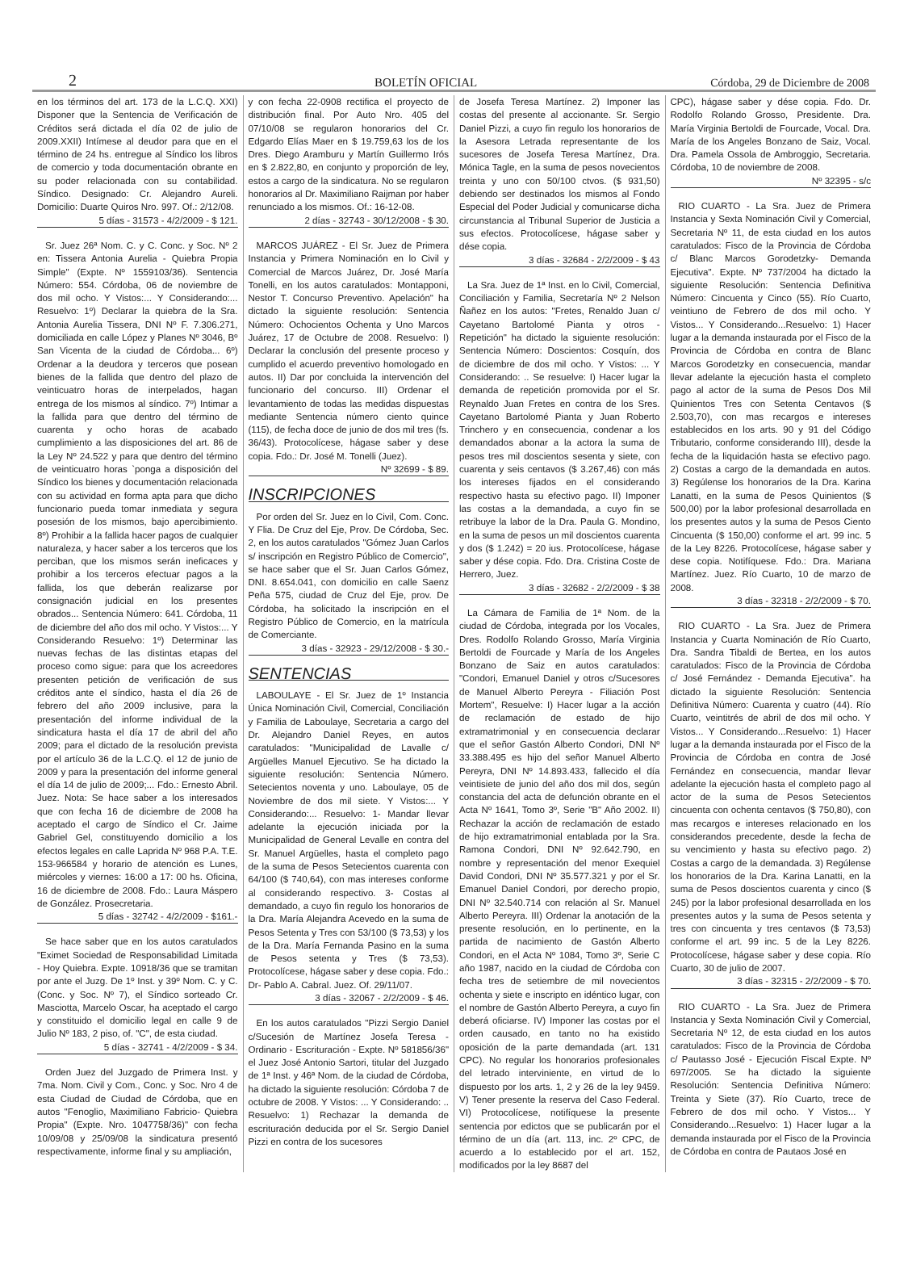2
BOLETÍN OFICIAL
Córdoba, 29 de Diciembre de 2008
en los términos del art. 173 de la L.C.Q. XXI) Disponer que la Sentencia de Verificación de Créditos será dictada el día 02 de julio de 2009.XXII) Intímese al deudor para que en el término de 24 hs. entregue al Síndico los libros de comercio y toda documentación obrante en su poder relacionada con su contabilidad. Síndico. Designado: Cr. Alejandro Aureli. Domicilio: Duarte Quiros Nro. 997. Of.: 2/12/08.
5 días - 31573 - 4/2/2009 - $ 121.
Sr. Juez 26ª Nom. C. y C. Conc. y Soc. Nº 2 en: Tissera Antonia Aurelia - Quiebra Propia Simple" (Expte. Nº 1559103/36). Sentencia Número: 554. Córdoba, 06 de noviembre de dos mil ocho. Y Vistos:... Y Considerando:... Resuelvo: 1º) Declarar la quiebra de la Sra. Antonia Aurelia Tissera, DNI Nº F. 7.306.271, domiciliada en calle López y Planes Nº 3046, Bº San Vicenta de la ciudad de Córdoba... 6º) Ordenar a la deudora y terceros que posean bienes de la fallida que dentro del plazo de veinticuatro horas de interpelados, hagan entrega de los mismos al síndico. 7º) Intimar a la fallida para que dentro del término de cuarenta y ocho horas de acabado cumplimiento a las disposiciones del art. 86 de la Ley Nº 24.522 y para que dentro del término de veinticuatro horas `ponga a disposición del Síndico los bienes y documentación relacionada con su actividad en forma apta para que dicho funcionario pueda tomar inmediata y segura posesión de los mismos, bajo apercibimiento. 8º) Prohibir a la fallida hacer pagos de cualquier naturaleza, y hacer saber a los terceros que los perciban, que los mismos serán ineficaces y prohibir a los terceros efectuar pagos a la fallida, los que deberán realizarse por consignación judicial en los presentes obrados... Sentencia Número: 641. Córdoba, 11 de diciembre del año dos mil ocho. Y Vistos:... Y Considerando Resuelvo: 1º) Determinar las nuevas fechas de las distintas etapas del proceso como sigue: para que los acreedores presenten petición de verificación de sus créditos ante el síndico, hasta el día 26 de febrero del año 2009 inclusive, para la presentación del informe individual de la sindicatura hasta el día 17 de abril del año 2009; para el dictado de la resolución prevista por el artículo 36 de la L.C.Q. el 12 de junio de 2009 y para la presentación del informe general el día 14 de julio de 2009;... Fdo.: Ernesto Abril. Juez. Nota: Se hace saber a los interesados que con fecha 16 de diciembre de 2008 ha aceptado el cargo de Síndico el Cr. Jaime Gabriel Gel, constituyendo domicilio a los efectos legales en calle Laprida Nº 968 P.A. T.E. 153-966584 y horario de atención es Lunes, miércoles y viernes: 16:00 a 17: 00 hs. Oficina, 16 de diciembre de 2008. Fdo.: Laura Máspero de González. Prosecretaria.
5 días - 32742 - 4/2/2009 - $161.-
Se hace saber que en los autos caratulados "Eximet Sociedad de Responsabilidad Limitada - Hoy Quiebra. Expte. 10918/36 que se tramitan por ante el Juzg. De 1º Inst. y 39º Nom. C. y C. (Conc. y Soc. Nº 7), el Síndico sorteado Cr. Masciotta, Marcelo Oscar, ha aceptado el cargo y constituido el domicilio legal en calle 9 de Julio Nº 183, 2 piso, of. "C", de esta ciudad.
5 días - 32741 - 4/2/2009 - $ 34.
Orden Juez del Juzgado de Primera Inst. y 7ma. Nom. Civil y Com., Conc. y Soc. Nro 4 de esta Ciudad de Ciudad de Córdoba, que en autos "Fenoglio, Maximiliano Fabricio- Quiebra Propia" (Expte. Nro. 1047758/36)" con fecha 10/09/08 y 25/09/08 la sindicatura presentó respectivamente, informe final y su ampliación,
y con fecha 22-0908 rectifica el proyecto de distribución final. Por Auto Nro. 405 del 07/10/08 se regularon honorarios del Cr. Edgardo Elías Maer en $ 19.759,63 los de los Dres. Diego Aramburu y Martín Guillermo Irós en $ 2.822,80, en conjunto y proporción de ley, estos a cargo de la sindicatura. No se regularon honorarios al Dr. Maximiliano Raijman por haber renunciado a los mismos. Of.: 16-12-08.
2 días - 32743 - 30/12/2008 - $ 30.
MARCOS JUÁREZ - El Sr. Juez de Primera Instancia y Primera Nominación en lo Civil y Comercial de Marcos Juárez, Dr. José María Tonelli, en los autos caratulados: Montapponi, Nestor T. Concurso Preventivo. Apelación" ha dictado la siguiente resolución: Sentencia Número: Ochocientos Ochenta y Uno Marcos Juárez, 17 de Octubre de 2008. Resuelvo: I) Declarar la conclusión del presente proceso y cumplido el acuerdo preventivo homologado en autos. II) Dar por concluida la intervención del funcionario del concurso. III) Ordenar el levantamiento de todas las medidas dispuestas mediante Sentencia número ciento quince (115), de fecha doce de junio de dos mil tres (fs. 36/43). Protocolícese, hágase saber y dese copia. Fdo.: Dr. José M. Tonelli (Juez).
Nº 32699 - $ 89.
INSCRIPCIONES
Por orden del Sr. Juez en lo Civil, Com. Conc. Y Flia. De Cruz del Eje, Prov. De Córdoba, Sec. 2, en los autos caratulados "Gómez Juan Carlos s/ inscripción en Registro Público de Comercio", se hace saber que el Sr. Juan Carlos Gómez, DNI. 8.654.041, con domicilio en calle Saenz Peña 575, ciudad de Cruz del Eje, prov. De Córdoba, ha solicitado la inscripción en el Registro Público de Comercio, en la matrícula de Comerciante.
3 días - 32923 - 29/12/2008 - $ 30.-
SENTENCIAS
LABOULAYE - El Sr. Juez de 1º Instancia Única Nominación Civil, Comercial, Conciliación y Familia de Laboulaye, Secretaria a cargo del Dr. Alejandro Daniel Reyes, en autos caratulados: "Municipalidad de Lavalle c/ Argüelles Manuel Ejecutivo. Se ha dictado la siguiente resolución: Sentencia Número. Setecientos noventa y uno. Laboulaye, 05 de Noviembre de dos mil siete. Y Vistos:... Y Considerando:... Resuelvo: 1- Mandar llevar adelante la ejecución iniciada por la Municipalidad de General Levalle en contra del Sr. Manuel Argüelles, hasta el completo pago de la suma de Pesos Setecientos cuarenta con 64/100 ($ 740,64), con mas intereses conforme al considerando respectivo. 3- Costas al demandado, a cuyo fin regulo los honorarios de la Dra. María Alejandra Acevedo en la suma de Pesos Setenta y Tres con 53/100 ($ 73,53) y los de la Dra. María Fernanda Pasino en la suma de Pesos setenta y Tres ($ 73,53). Protocolícese, hágase saber y dese copia. Fdo.: Dr- Pablo A. Cabral. Juez. Of. 29/11/07.
3 días - 32067 - 2/2/2009 - $ 46.
En los autos caratulados "Pizzi Sergio Daniel c/Sucesión de Martínez Josefa Teresa - Ordinario - Escrituración - Expte. Nº 581856/36" el Juez José Antonio Sartori, titular del Juzgado de 1ª Inst. y 46ª Nom. de la ciudad de Córdoba, ha dictado la siguiente resolución: Córdoba 7 de octubre de 2008. Y Vistos: ... Y Considerando: .. Resuelvo: 1) Rechazar la demanda de escrituración deducida por el Sr. Sergio Daniel Pizzi en contra de los sucesores
de Josefa Teresa Martínez. 2) Imponer las costas del presente al accionante. Sr. Sergio Daniel Pizzi, a cuyo fin regulo los honorarios de la Asesora Letrada representante de los sucesores de Josefa Teresa Martínez, Dra. Mónica Tagle, en la suma de pesos novecientos treinta y uno con 50/100 ctvos. ($ 931,50) debiendo ser destinados los mismos al Fondo Especial del Poder Judicial y comunicarse dicha circunstancia al Tribunal Superior de Justicia a sus efectos. Protocolícese, hágase saber y dése copia.
3 días - 32684 - 2/2/2009 - $ 43
La Sra. Juez de 1ª Inst. en lo Civil, Comercial, Conciliación y Familia, Secretaría Nº 2 Nelson Ñañez en los autos: "Fretes, Renaldo Juan c/ Cayetano Bartolomé Pianta y otros - Repetición" ha dictado la siguiente resolución: Sentencia Número: Doscientos: Cosquín, dos de diciembre de dos mil ocho. Y Vistos: ... Y Considerando: .. Se resuelve: I) Hacer lugar la demanda de repetición promovida por el Sr. Reynaldo Juan Fretes en contra de los Sres. Cayetano Bartolomé Pianta y Juan Roberto Trinchero y en consecuencia, condenar a los demandados abonar a la actora la suma de pesos tres mil doscientos sesenta y siete, con cuarenta y seis centavos ($ 3.267,46) con más los intereses fijados en el considerando respectivo hasta su efectivo pago. II) Imponer las costas a la demandada, a cuyo fin se retribuye la labor de la Dra. Paula G. Mondino, en la suma de pesos un mil doscientos cuarenta y dos ($ 1.242) = 20 ius. Protocolícese, hágase saber y dése copia. Fdo. Dra. Cristina Coste de Herrero, Juez.
3 días - 32682 - 2/2/2009 - $ 38
La Cámara de Familia de 1ª Nom. de la ciudad de Córdoba, integrada por los Vocales, Dres. Rodolfo Rolando Grosso, María Virginia Bertoldi de Fourcade y María de los Angeles Bonzano de Saiz en autos caratulados: "Condori, Emanuel Daniel y otros c/Sucesores de Manuel Alberto Pereyra - Filiación Post Mortem", Resuelve: I) Hacer lugar a la acción de reclamación de estado de hijo extramatrimonial y en consecuencia declarar que el señor Gastón Alberto Condori, DNI Nº 33.388.495 es hijo del señor Manuel Alberto Pereyra, DNI Nº 14.893.433, fallecido el día veintisiete de junio del año dos mil dos, según constancia del acta de defunción obrante en el Acta Nº 1641, Tomo 3º, Serie "B" Año 2002. II) Rechazar la acción de reclamación de estado de hijo extramatrimonial entablada por la Sra. Ramona Condori, DNI Nº 92.642.790, en nombre y representación del menor Exequiel David Condori, DNI Nº 35.577.321 y por el Sr. Emanuel Daniel Condori, por derecho propio, DNI Nº 32.540.714 con relación al Sr. Manuel Alberto Pereyra. III) Ordenar la anotación de la presente resolución, en lo pertinente, en la partida de nacimiento de Gastón Alberto Condori, en el Acta Nº 1084, Tomo 3º, Serie C año 1987, nacido en la ciudad de Córdoba con fecha tres de setiembre de mil novecientos ochenta y siete e inscripto en idéntico lugar, con el nombre de Gastón Alberto Pereyra, a cuyo fin deberá oficiarse. IV) Imponer las costas por el orden causado, en tanto no ha existido oposición de la parte demandada (art. 131 CPC). No regular los honorarios profesionales del letrado interviniente, en virtud de lo dispuesto por los arts. 1, 2 y 26 de la ley 9459. V) Tener presente la reserva del Caso Federal. VI) Protocolícese, notifíquese la presente sentencia por edictos que se publicarán por el término de un día (art. 113, inc. 2º CPC, de acuerdo a lo establecido por el art. 152, modificados por la ley 8687 del
CPC), hágase saber y dése copia. Fdo. Dr. Rodolfo Rolando Grosso, Presidente. Dra. María Virginia Bertoldi de Fourcade, Vocal. Dra. María de los Angeles Bonzano de Saiz, Vocal. Dra. Pamela Ossola de Ambroggio, Secretaria. Córdoba, 10 de noviembre de 2008.
Nº 32395 - s/c
RIO CUARTO - La Sra. Juez de Primera Instancia y Sexta Nominación Civil y Comercial, Secretaria Nº 11, de esta ciudad en los autos caratulados: Fisco de la Provincia de Córdoba c/ Blanc Marcos Gorodetzky- Demanda Ejecutiva". Expte. Nº 737/2004 ha dictado la siguiente Resolución: Sentencia Definitiva Número: Cincuenta y Cinco (55). Río Cuarto, veintiuno de Febrero de dos mil ocho. Y Vistos... Y Considerando...Resuelvo: 1) Hacer lugar a la demanda instaurada por el Fisco de la Provincia de Córdoba en contra de Blanc Marcos Gorodetzky en consecuencia, mandar llevar adelante la ejecución hasta el completo pago al actor de la suma de Pesos Dos Mil Quinientos Tres con Setenta Centavos ($ 2.503,70), con mas recargos e intereses establecidos en los arts. 90 y 91 del Código Tributario, conforme considerando III), desde la fecha de la liquidación hasta se efectivo pago. 2) Costas a cargo de la demandada en autos. 3) Regúlense los honorarios de la Dra. Karina Lanatti, en la suma de Pesos Quinientos ($ 500,00) por la labor profesional desarrollada en los presentes autos y la suma de Pesos Ciento Cincuenta ($ 150,00) conforme el art. 99 inc. 5 de la Ley 8226. Protocolícese, hágase saber y dese copia. Notifíquese. Fdo.: Dra. Mariana Martínez. Juez. Río Cuarto, 10 de marzo de 2008.
3 días - 32318 - 2/2/2009 - $ 70.
RIO CUARTO - La Sra. Juez de Primera Instancia y Cuarta Nominación de Río Cuarto, Dra. Sandra Tibaldi de Bertea, en los autos caratulados: Fisco de la Provincia de Córdoba c/ José Fernández - Demanda Ejecutiva". ha dictado la siguiente Resolución: Sentencia Definitiva Número: Cuarenta y cuatro (44). Río Cuarto, veintitrés de abril de dos mil ocho. Y Vistos... Y Considerando...Resuelvo: 1) Hacer lugar a la demanda instaurada por el Fisco de la Provincia de Córdoba en contra de José Fernández en consecuencia, mandar llevar adelante la ejecución hasta el completo pago al actor de la suma de Pesos Setecientos cincuenta con ochenta centavos ($ 750,80), con mas recargos e intereses relacionado en los considerandos precedente, desde la fecha de su vencimiento y hasta su efectivo pago. 2) Costas a cargo de la demandada. 3) Regúlense los honorarios de la Dra. Karina Lanatti, en la suma de Pesos doscientos cuarenta y cinco ($ 245) por la labor profesional desarrollada en los presentes autos y la suma de Pesos setenta y tres con cincuenta y tres centavos ($ 73,53) conforme el art. 99 inc. 5 de la Ley 8226. Protocolícese, hágase saber y dese copia. Río Cuarto, 30 de julio de 2007.
3 días - 32315 - 2/2/2009 - $ 70.
RIO CUARTO - La Sra. Juez de Primera Instancia y Sexta Nominación Civil y Comercial, Secretaria Nº 12, de esta ciudad en los autos caratulados: Fisco de la Provincia de Córdoba c/ Pautasso José - Ejecución Fiscal Expte. Nº 697/2005. Se ha dictado la siguiente Resolución: Sentencia Definitiva Número: Treinta y Siete (37). Río Cuarto, trece de Febrero de dos mil ocho. Y Vistos... Y Considerando...Resuelvo: 1) Hacer lugar a la demanda instaurada por el Fisco de la Provincia de Córdoba en contra de Pautaos José en